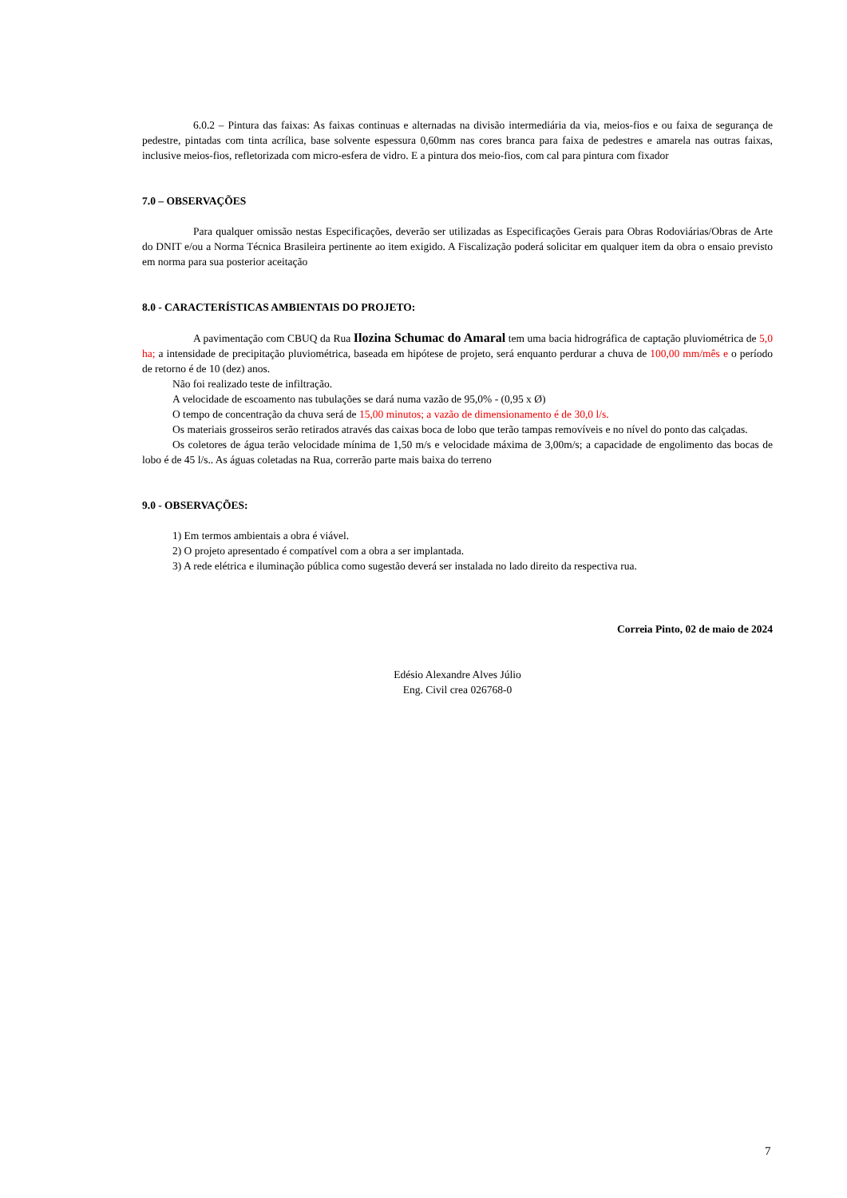6.0.2 – Pintura das faixas: As faixas continuas e alternadas na divisão intermediária da via, meios-fios e ou faixa de segurança de pedestre, pintadas com tinta acrílica, base solvente espessura 0,60mm nas cores branca para faixa de pedestres e amarela nas outras faixas, inclusive meios-fios, refletorizada com micro-esfera de vidro. E a pintura dos meio-fios, com cal para pintura com fixador
7.0 – OBSERVAÇÕES
Para qualquer omissão nestas Especificações, deverão ser utilizadas as Especificações Gerais para Obras Rodoviárias/Obras de Arte do DNIT e/ou a Norma Técnica Brasileira pertinente ao item exigido. A Fiscalização poderá solicitar em qualquer item da obra o ensaio previsto em norma para sua posterior aceitação
8.0 - CARACTERÍSTICAS AMBIENTAIS DO PROJETO:
A pavimentação com CBUQ da Rua Ilozina Schumac do Amaral tem uma bacia hidrográfica de captação pluviométrica de 5,0 ha; a intensidade de precipitação pluviométrica, baseada em hipótese de projeto, será enquanto perdurar a chuva de 100,00 mm/mês e o período de retorno é de 10 (dez) anos.
Não foi realizado teste de infiltração.
A velocidade de escoamento nas tubulações se dará numa vazão de 95,0% - (0,95 x Ø)
O tempo de concentração da chuva será de 15,00 minutos; a vazão de dimensionamento é de 30,0 l/s.
Os materiais grosseiros serão retirados através das caixas boca de lobo que terão tampas removíveis e no nível do ponto das calçadas.
Os coletores de água terão velocidade mínima de 1,50 m/s e velocidade máxima de 3,00m/s; a capacidade de engolimento das bocas de lobo é de 45 l/s.. As águas coletadas na Rua, correrão parte mais baixa do terreno
9.0 - OBSERVAÇÕES:
1) Em termos ambientais a obra é viável.
2) O projeto apresentado é compatível com a obra a ser implantada.
3) A rede elétrica e iluminação pública como sugestão deverá ser instalada no lado direito da respectiva rua.
Correia Pinto, 02 de maio de 2024
Edésio Alexandre Alves Júlio
Eng. Civil crea 026768-0
7